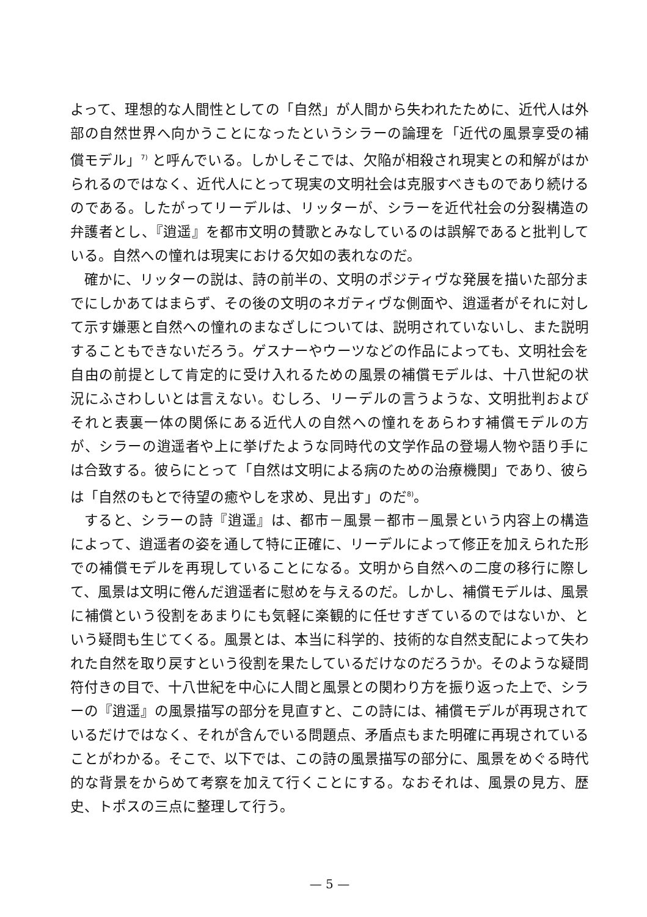よって、理想的な人間性としての「自然」が人間から失われたために、近代人は外部の自然世界へ向かうことになったというシラーの論理を「近代の風景享受の補償モデル」<sup>7)</sup> と呼んでいる。しかしそこでは、欠陥が相殺され現実との和解がはかられるのではなく、近代人にとって現実の文明社会は克服すべきものであり続けるのである。したがってリーデルは、リッターが、シラーを近代社会の分裂構造の弁護者とし、『逍遥』を都市文明の賛歌とみなしているのは誤解であると批判している。自然への憧れは現実における欠如の表れなのだ。
確かに、リッターの説は、詩の前半の、文明のポジティヴな発展を描いた部分までにしかあてはまらず、その後の文明のネガティヴな側面や、逍遥者がそれに対して示す嫌悪と自然への憧れのまなざしについては、説明されていないし、また説明することもできないだろう。ゲスナーやウーツなどの作品によっても、文明社会を自由の前提として肯定的に受け入れるための風景の補償モデルは、十八世紀の状況にふさわしいとは言えない。むしろ、リーデルの言うような、文明批判およびそれと表裏一体の関係にある近代人の自然への憧れをあらわす補償モデルの方が、シラーの逍遥者や上に挙げたような同時代の文学作品の登場人物や語り手には合致する。彼らにとって「自然は文明による病のための治療機関」であり、彼らは「自然のもとで待望の癒やしを求め、見出す」のだ<sup>8)</sup>。
すると、シラーの詩『逍遥』は、都市－風景－都市－風景という内容上の構造によって、逍遥者の姿を通して特に正確に、リーデルによって修正を加えられた形での補償モデルを再現していることになる。文明から自然への二度の移行に際して、風景は文明に倦んだ逍遥者に慰めを与えるのだ。しかし、補償モデルは、風景に補償という役割をあまりにも気軽に楽観的に任せすぎているのではないか、という疑問も生じてくる。風景とは、本当に科学的、技術的な自然支配によって失われた自然を取り戻すという役割を果たしているだけなのだろうか。そのような疑問符付きの目で、十八世紀を中心に人間と風景との関わり方を振り返った上で、シラーの『逍遥』の風景描写の部分を見直すと、この詩には、補償モデルが再現されているだけではなく、それが含んでいる問題点、矛盾点もまた明確に再現されていることがわかる。そこで、以下では、この詩の風景描写の部分に、風景をめぐる時代的な背景をからめて考察を加えて行くことにする。なおそれは、風景の見方、歴史、トポスの三点に整理して行う。
— 5 —